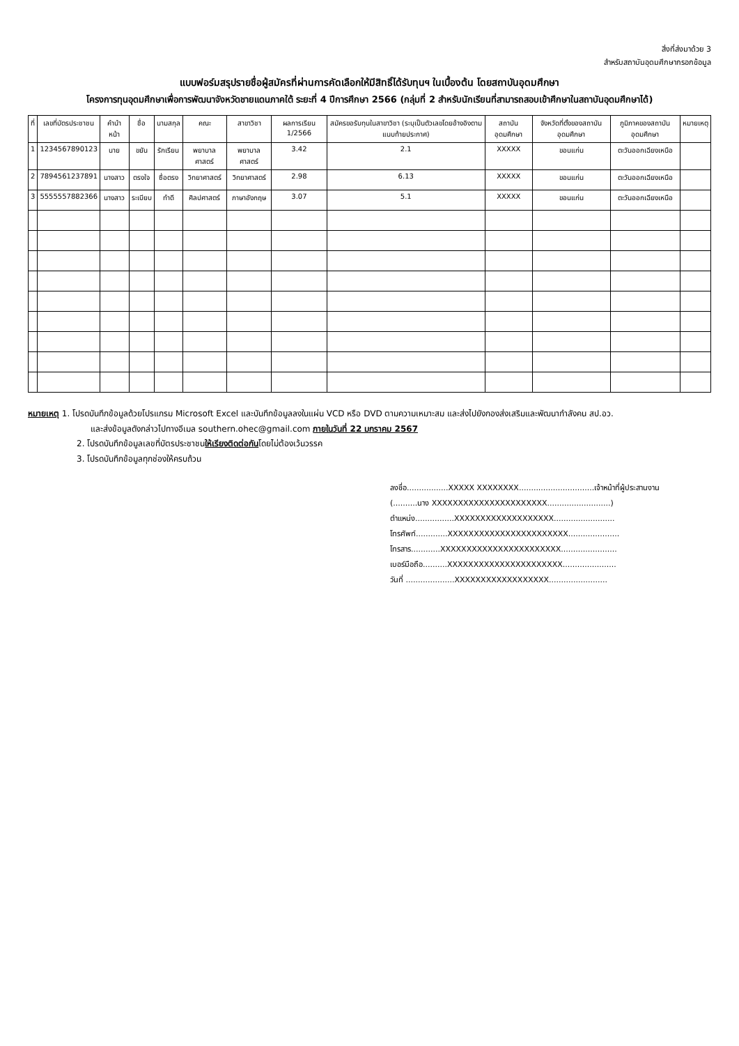สิ่งที่ส่งมาด้วย 3
สำหรับสถาบันอุดมศึกษากรอกข้อมูล
แบบฟอร์มสรุปรายชื่อผู้สมัครที่ผ่านการคัดเลือกให้มีสิทธิ์ได้รับทุนฯ ในเบื้องต้น โดยสถาบันอุดมศึกษา
โครงการทุนอุดมศึกษาเพื่อการพัฒนาจังหวัดชายแดนภาคใต้ ระยะที่ 4 ปีการศึกษา 2566 (กลุ่มที่ 2 สำหรับนักเรียนที่สามารถสอบเข้าศึกษาในสถาบันอุดมศึกษาได้)
| ที่ | เลขที่บัตรประชาชน | คำนำหน้า | ชื่อ | นามสกุล | คณะ | สาขาวิชา | ผลการเรียน 1/2566 | สมัครขอรับทุนในสาขาวิชา (ระบุเป็นตัวเลขโดยอ้างอิงตามแนบท้ายประกาศ) | สถาบันอุดมศึกษา | จังหวัดที่ตั้งของสถาบันอุดมศึกษา | ภูมิภาคของสถาบันอุดมศึกษา | หมายเหตุ |
| --- | --- | --- | --- | --- | --- | --- | --- | --- | --- | --- | --- | --- |
| 1 | 1234567890123 | นาย | ขยัน | รักเรียน | พยาบาลศาสตร์ | พยาบาลศาสตร์ | 3.42 | 2.1 | XXXXX | ขอนแก่น | ตะวันออกเฉียงเหนือ | |
| 2 | 7894561237891 | นางสาว | ตรงใจ | ซื่อตรง | วิทยาศาสตร์ | วิทยาศาสตร์ | 2.98 | 6.13 | XXXXX | ขอนแก่น | ตะวันออกเฉียงเหนือ | |
| 3 | 5555557882366 | นางสาว | ระเบียบ | ทำดี | ศิลปศาสตร์ | ภาษาอังกฤษ | 3.07 | 5.1 | XXXXX | ขอนแก่น | ตะวันออกเฉียงเหนือ | |
หมายเหตุ 1. โปรดบันทึกข้อมูลด้วยโปรแกรม Microsoft Excel และบันทึกข้อมูลลงในแผ่น VCD หรือ DVD ตามความเหมาะสม และส่งไปยังกองส่งเสริมและพัฒนากำลังคน สป.อว.
และส่งข้อมูลดังกล่าวไปทางอีเมล southern.ohec@gmail.com ภายในวันที่ 22 มกราคม 2567
2. โปรดบันทึกข้อมูลเลขที่บัตรประชาชนให้เรียงติดต่อกันโดยไม่ต้องเว้นวรรค
3. โปรดบันทึกข้อมูลทุกช่องให้ครบถ้วน
ลงชื่อ.................XXXXX XXXXXXXX...............................เจ้าหน้าที่ผู้ประสานงาน
(..........นาง XXXXXXXXXXXXXXXXXXXXXX..........................)
ตำแหน่ง................XXXXXXXXXXXXXXXXXXX.........................
โทรศัพท์.............XXXXXXXXXXXXXXXXXXXXXXX.....................
โทรสาร............XXXXXXXXXXXXXXXXXXXXXXX.......................
เบอร์มือถือ..........XXXXXXXXXXXXXXXXXXXXXX......................
วันที่ ....................XXXXXXXXXXXXXXXXXX........................